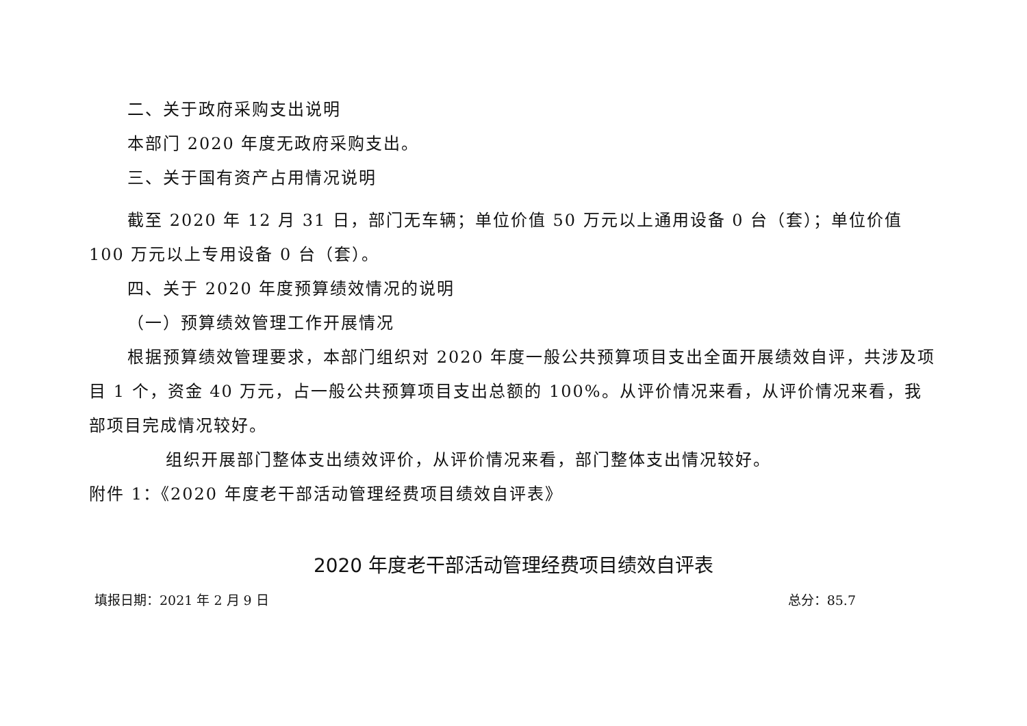二、关于政府采购支出说明
本部门 2020 年度无政府采购支出。
三、关于国有资产占用情况说明
截至 2020 年 12 月 31 日，部门无车辆；单位价值 50 万元以上通用设备 0 台（套）；单位价值 100 万元以上专用设备 0 台（套）。
四、关于 2020 年度预算绩效情况的说明
（一）预算绩效管理工作开展情况
根据预算绩效管理要求，本部门组织对 2020 年度一般公共预算项目支出全面开展绩效自评，共涉及项目 1 个，资金 40 万元，占一般公共预算项目支出总额的 100%。从评价情况来看，从评价情况来看，我部项目完成情况较好。
组织开展部门整体支出绩效评价，从评价情况来看，部门整体支出情况较好。
附件 1：《2020 年度老干部活动管理经费项目绩效自评表》
2020 年度老干部活动管理经费项目绩效自评表
填报日期：2021 年 2 月 9 日 总分：85.7